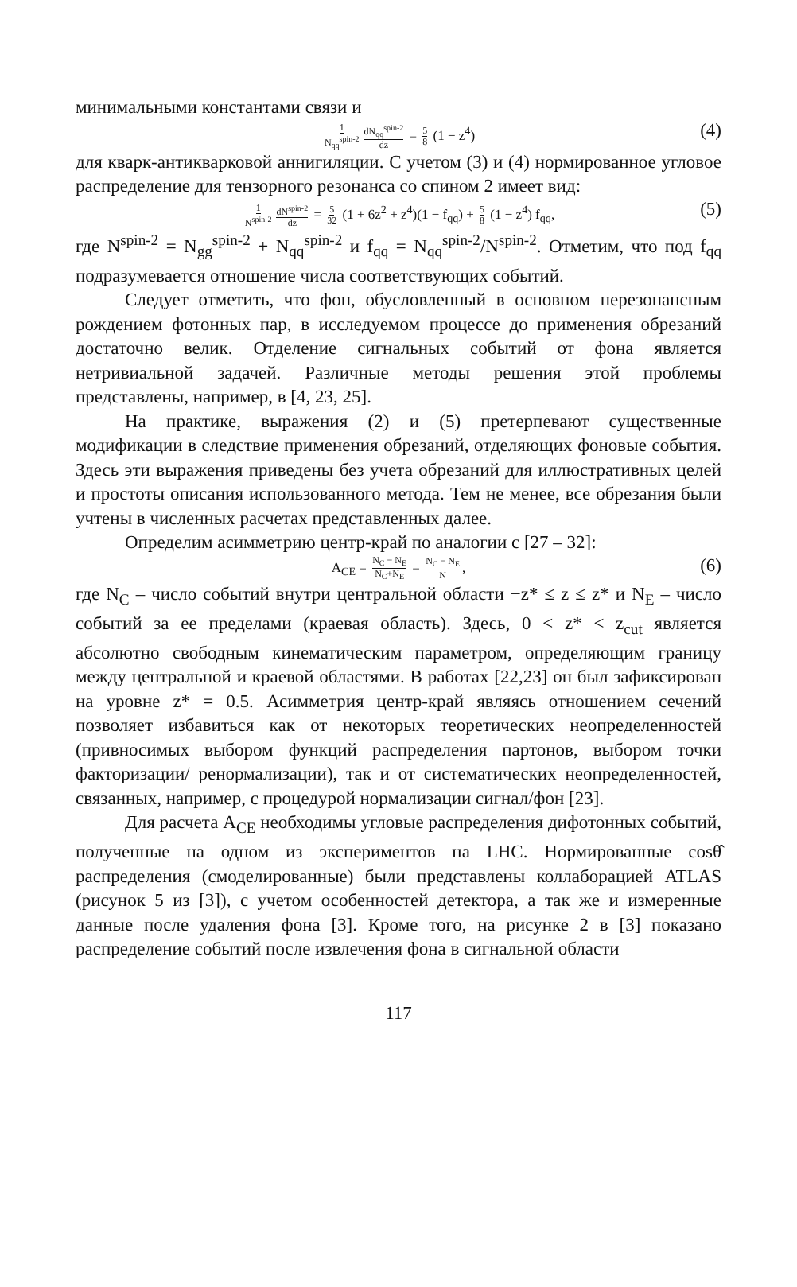минимальными константами связи и
1 N<sub>qq</sub><sup>spin-2</sup> dN<sub>qq</sub><sup>spin-2</sup> dz = 5 8 (1 − z<sup>4</sup>) (4)
для кварк-антикварковой аннигиляции. С учетом (3) и (4) нормированное угловое распределение для тензорного резонанса со спином 2 имеет вид:
1 N<sup>spin-2</sup> dN<sup>spin-2</sup> dz = 5 32 (1 + 6z<sup>2</sup> + z<sup>4</sup>)(1 − f<sub>qq</sub>) + 5 8 (1 − z<sup>4</sup>) f<sub>qq</sub>, (5)
где N<sup>spin-2</sup> = N<sub>gg</sub><sup>spin-2</sup> + N<sub>qq</sub><sup>spin-2</sup> и f<sub>qq</sub> = N<sub>qq</sub><sup>spin-2</sup>/N<sup>spin-2</sup>. Отметим, что под f<sub>qq</sub> подразумевается отношение числа соответствующих событий.
Следует отметить, что фон, обусловленный в основном нерезонансным рождением фотонных пар, в исследуемом процессе до применения обрезаний достаточно велик. Отделение сигнальных событий от фона является нетривиальной задачей. Различные методы решения этой проблемы представлены, например, в [4, 23, 25].
На практике, выражения (2) и (5) претерпевают существенные модификации в следствие применения обрезаний, отделяющих фоновые события. Здесь эти выражения приведены без учета обрезаний для иллюстративных целей и простоты описания использованного метода. Тем не менее, все обрезания были учтены в численных расчетах представленных далее.
Определим асимметрию центр-край по аналогии с [27 – 32]:
A<sub>CE</sub> = N<sub>C</sub> − N<sub>E</sub> N<sub>C</sub>+N<sub>E</sub> = N<sub>C</sub> − N<sub>E</sub> N, (6)
где N<sub>C</sub> – число событий внутри центральной области −z* ≤ z ≤ z* и N<sub>E</sub> – число событий за ее пределами (краевая область). Здесь, 0 < z* < z<sub>cut</sub> является абсолютно свободным кинематическим параметром, определяющим границу между центральной и краевой областями. В работах [22,23] он был зафиксирован на уровне z* = 0.5. Асимметрия центр-край являясь отношением сечений позволяет избавиться как от некоторых теоретических неопределенностей (привносимых выбором функций распределения партонов, выбором точки факторизации/ ренормализации), так и от систематических неопределенностей, связанных, например, с процедурой нормализации сигнал/фон [23].
Для расчета A<sub>CE</sub> необходимы угловые распределения дифотонных событий, полученные на одном из экспериментов на LHC. Нормированные cosθ̂ распределения (смоделированные) были представлены коллаборацией ATLAS (рисунок 5 из [3]), с учетом особенностей детектора, а так же и измеренные данные после удаления фона [3]. Кроме того, на рисунке 2 в [3] показано распределение событий после извлечения фона в сигнальной области
117